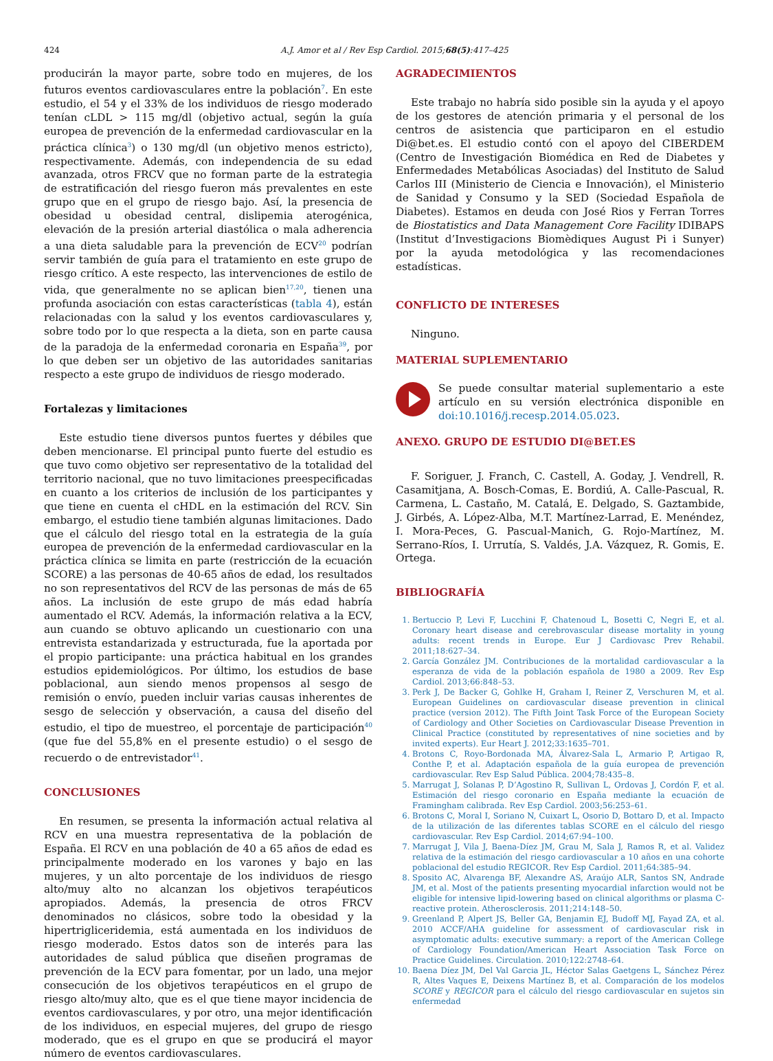424 A.J. Amor et al / Rev Esp Cardiol. 2015;68(5):417–425
producirán la mayor parte, sobre todo en mujeres, de los futuros eventos cardiovasculares entre la población<sup>7</sup>. En este estudio, el 54 y el 33% de los individuos de riesgo moderado tenían cLDL > 115 mg/dl (objetivo actual, según la guía europea de prevención de la enfermedad cardiovascular en la práctica clínica<sup>3</sup>) o 130 mg/dl (un objetivo menos estricto), respectivamente. Además, con independencia de su edad avanzada, otros FRCV que no forman parte de la estrategia de estratificación del riesgo fueron más prevalentes en este grupo que en el grupo de riesgo bajo. Así, la presencia de obesidad u obesidad central, dislipemia aterogénica, elevación de la presión arterial diastólica o mala adherencia a una dieta saludable para la prevención de ECV<sup>20</sup> podrían servir también de guía para el tratamiento en este grupo de riesgo crítico. A este respecto, las intervenciones de estilo de vida, que generalmente no se aplican bien<sup>17,20</sup>, tienen una profunda asociación con estas características (tabla 4), están relacionadas con la salud y los eventos cardiovasculares y, sobre todo por lo que respecta a la dieta, son en parte causa de la paradoja de la enfermedad coronaria en España<sup>39</sup>, por lo que deben ser un objetivo de las autoridades sanitarias respecto a este grupo de individuos de riesgo moderado.
Fortalezas y limitaciones
Este estudio tiene diversos puntos fuertes y débiles que deben mencionarse. El principal punto fuerte del estudio es que tuvo como objetivo ser representativo de la totalidad del territorio nacional, que no tuvo limitaciones preespecificadas en cuanto a los criterios de inclusión de los participantes y que tiene en cuenta el cHDL en la estimación del RCV. Sin embargo, el estudio tiene también algunas limitaciones. Dado que el cálculo del riesgo total en la estrategia de la guía europea de prevención de la enfermedad cardiovascular en la práctica clínica se limita en parte (restricción de la ecuación SCORE) a las personas de 40-65 años de edad, los resultados no son representativos del RCV de las personas de más de 65 años. La inclusión de este grupo de más edad habría aumentado el RCV. Además, la información relativa a la ECV, aun cuando se obtuvo aplicando un cuestionario con una entrevista estandarizada y estructurada, fue la aportada por el propio participante: una práctica habitual en los grandes estudios epidemiológicos. Por último, los estudios de base poblacional, aun siendo menos propensos al sesgo de remisión o envío, pueden incluir varias causas inherentes de sesgo de selección y observación, a causa del diseño del estudio, el tipo de muestreo, el porcentaje de participación<sup>40</sup> (que fue del 55,8% en el presente estudio) o el sesgo de recuerdo o de entrevistador<sup>41</sup>.
CONCLUSIONES
En resumen, se presenta la información actual relativa al RCV en una muestra representativa de la población de España. El RCV en una población de 40 a 65 años de edad es principalmente moderado en los varones y bajo en las mujeres, y un alto porcentaje de los individuos de riesgo alto/muy alto no alcanzan los objetivos terapéuticos apropiados. Además, la presencia de otros FRCV denominados no clásicos, sobre todo la obesidad y la hipertrigliceridemia, está aumentada en los individuos de riesgo moderado. Estos datos son de interés para las autoridades de salud pública que diseñen programas de prevención de la ECV para fomentar, por un lado, una mejor consecución de los objetivos terapéuticos en el grupo de riesgo alto/muy alto, que es el que tiene mayor incidencia de eventos cardiovasculares, y por otro, una mejor identificación de los individuos, en especial mujeres, del grupo de riesgo moderado, que es el grupo en que se producirá el mayor número de eventos cardiovasculares.
AGRADECIMIENTOS
Este trabajo no habría sido posible sin la ayuda y el apoyo de los gestores de atención primaria y el personal de los centros de asistencia que participaron en el estudio Di@bet.es. El estudio contó con el apoyo del CIBERDEM (Centro de Investigación Biomédica en Red de Diabetes y Enfermedades Metabólicas Asociadas) del Instituto de Salud Carlos III (Ministerio de Ciencia e Innovación), el Ministerio de Sanidad y Consumo y la SED (Sociedad Española de Diabetes). Estamos en deuda con José Rios y Ferran Torres de Biostatistics and Data Management Core Facility IDIBAPS (Institut d’Investigacions Biomèdiques August Pi i Sunyer) por la ayuda metodológica y las recomendaciones estadísticas.
CONFLICTO DE INTERESES
Ninguno.
MATERIAL SUPLEMENTARIO
Se puede consultar material suplementario a este artículo en su versión electrónica disponible en doi:10.1016/j.recesp.2014.05.023.
ANEXO. GRUPO DE ESTUDIO DI@BET.ES
F. Soriguer, J. Franch, C. Castell, A. Goday, J. Vendrell, R. Casamitjana, A. Bosch-Comas, E. Bordiú, A. Calle-Pascual, R. Carmena, L. Castaño, M. Catalá, E. Delgado, S. Gaztambide, J. Girbés, A. López-Alba, M.T. Martínez-Larrad, E. Menéndez, I. Mora-Peces, G. Pascual-Manich, G. Rojo-Martínez, M. Serrano-Ríos, I. Urrutía, S. Valdés, J.A. Vázquez, R. Gomis, E. Ortega.
BIBLIOGRAFÍA
1. Bertuccio P, Levi F, Lucchini F, Chatenoud L, Bosetti C, Negri E, et al. Coronary heart disease and cerebrovascular disease mortality in young adults: recent trends in Europe. Eur J Cardiovasc Prev Rehabil. 2011;18:627–34.
2. García González JM. Contribuciones de la mortalidad cardiovascular a la esperanza de vida de la población española de 1980 a 2009. Rev Esp Cardiol. 2013;66:848–53.
3. Perk J, De Backer G, Gohlke H, Graham I, Reiner Z, Verschuren M, et al. European Guidelines on cardiovascular disease prevention in clinical practice (version 2012). The Fifth Joint Task Force of the European Society of Cardiology and Other Societies on Cardiovascular Disease Prevention in Clinical Practice (constituted by representatives of nine societies and by invited experts). Eur Heart J. 2012;33:1635–701.
4. Brotons C, Royo-Bordonada MA, Álvarez-Sala L, Armario P, Artigao R, Conthe P, et al. Adaptación española de la guía europea de prevención cardiovascular. Rev Esp Salud Pública. 2004;78:435–8.
5. Marrugat J, Solanas P, D’Agostino R, Sullivan L, Ordovas J, Cordón F, et al. Estimación del riesgo coronario en España mediante la ecuación de Framingham calibrada. Rev Esp Cardiol. 2003;56:253–61.
6. Brotons C, Moral I, Soriano N, Cuixart L, Osorio D, Bottaro D, et al. Impacto de la utilización de las diferentes tablas SCORE en el cálculo del riesgo cardiovascular. Rev Esp Cardiol. 2014;67:94–100.
7. Marrugat J, Vila J, Baena-Díez JM, Grau M, Sala J, Ramos R, et al. Validez relativa de la estimación del riesgo cardiovascular a 10 años en una cohorte poblacional del estudio REGICOR. Rev Esp Cardiol. 2011;64:385–94.
8. Sposito AC, Alvarenga BF, Alexandre AS, Araújo ALR, Santos SN, Andrade JM, et al. Most of the patients presenting myocardial infarction would not be eligible for intensive lipid-lowering based on clinical algorithms or plasma C-reactive protein. Atherosclerosis. 2011;214:148–50.
9. Greenland P, Alpert JS, Beller GA, Benjamin EJ, Budoff MJ, Fayad ZA, et al. 2010 ACCF/AHA guideline for assessment of cardiovascular risk in asymptomatic adults: executive summary: a report of the American College of Cardiology Foundation/American Heart Association Task Force on Practice Guidelines. Circulation. 2010;122:2748–64.
10. Baena Díez JM, Del Val Garcia JL, Héctor Salas Gaetgens L, Sánchez Pérez R, Altes Vaques E, Deixens Martínez B, et al. Comparación de los modelos SCORE y REGICOR para el cálculo del riesgo cardiovascular en sujetos sin enfermedad